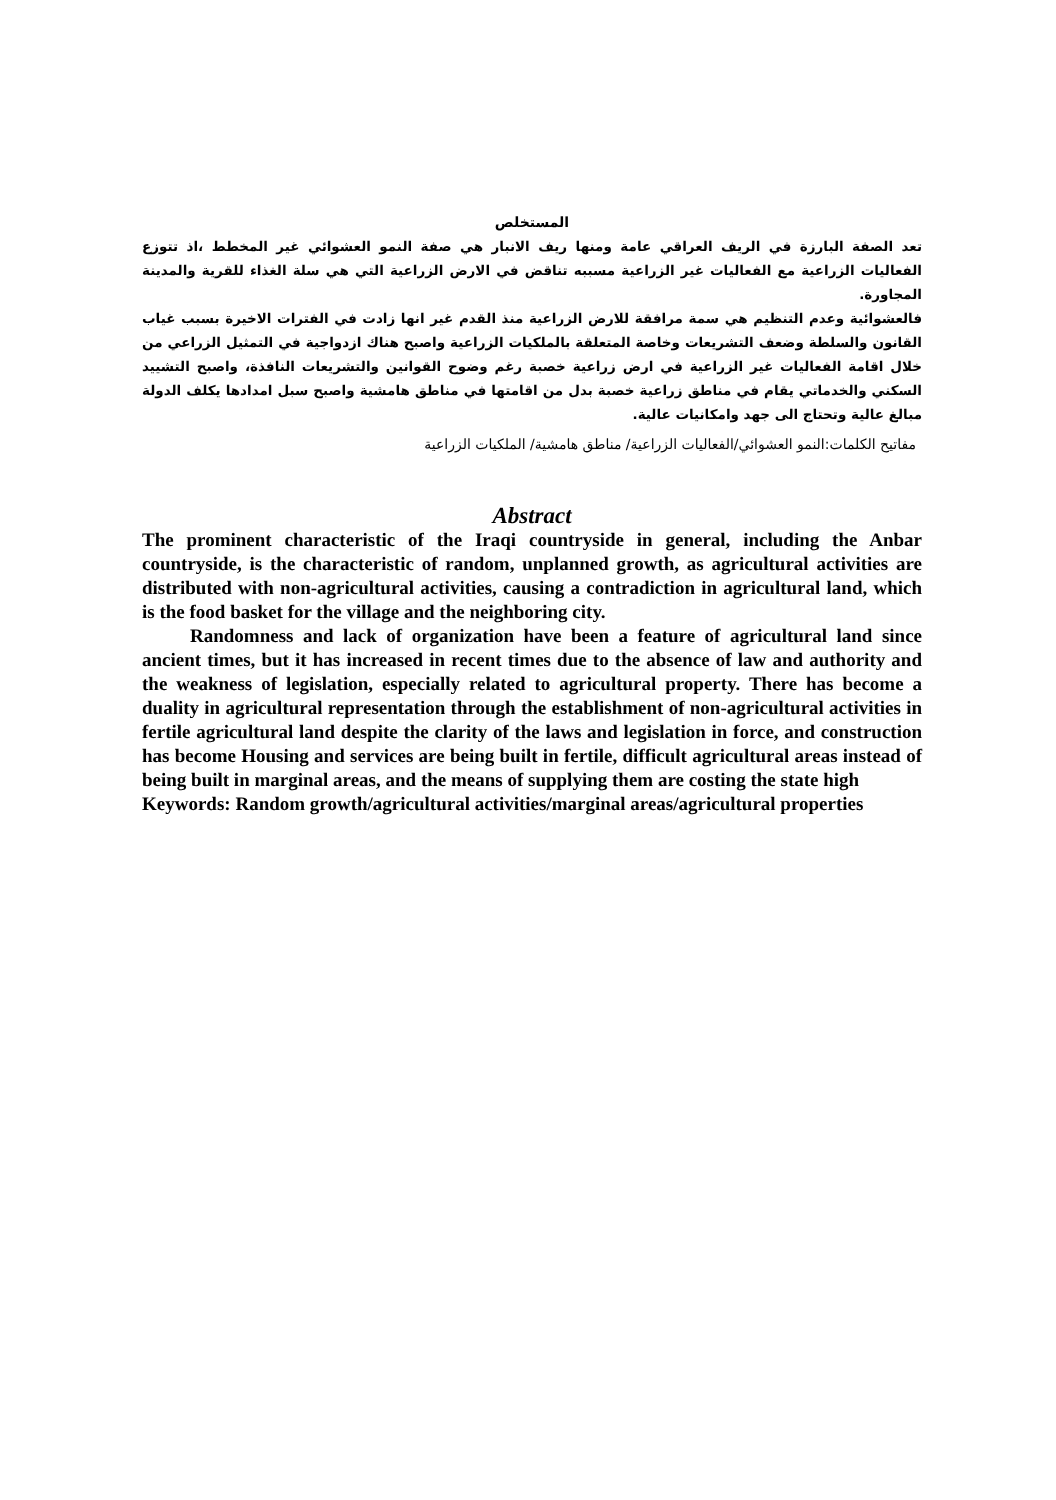المستخلص
تعد الصفة البارزة في الريف العراقي عامة ومنها ريف الانبار هي صفة النمو العشوائي غير المخطط ،اذ تتوزع الفعاليات الزراعية مع الفعاليات غير الزراعية مسببه تناقض في الارض الزراعية التي هي سلة الغذاء للقرية والمدينة المجاورة.
فالعشوائية وعدم التنظيم هي سمة مرافقة للارض الزراعية منذ القدم غير انها زادت في الفترات الاخيرة بسبب غياب القانون والسلطة وضعف التشريعات وخاصة المتعلقة بالملكيات الزراعية واصبح هناك ازدواجية في التمثيل الزراعي من خلال اقامة الفعاليات غير الزراعية في ارض زراعية خصبة رغم وضوح القوانين والتشريعات النافذة، واصبح التشييد السكني والخدماتي يقام في مناطق زراعية خصبة بدل من اقامتها في مناطق هامشية واصبح سبل امدادها يكلف الدولة مبالغ عالية وتحتاج الى جهد وامكانيات عالية.
مفاتيح الكلمات:النمو العشوائي/الفعاليات الزراعية/ مناطق هامشية/ الملكيات الزراعية
Abstract
The prominent characteristic of the Iraqi countryside in general, including the Anbar countryside, is the characteristic of random, unplanned growth, as agricultural activities are distributed with non-agricultural activities, causing a contradiction in agricultural land, which is the food basket for the village and the neighboring city.
Randomness and lack of organization have been a feature of agricultural land since ancient times, but it has increased in recent times due to the absence of law and authority and the weakness of legislation, especially related to agricultural property. There has become a duality in agricultural representation through the establishment of non-agricultural activities in fertile agricultural land despite the clarity of the laws and legislation in force, and construction has become Housing and services are being built in fertile, difficult agricultural areas instead of being built in marginal areas, and the means of supplying them are costing the state high
Keywords: Random growth/agricultural activities/marginal areas/agricultural properties